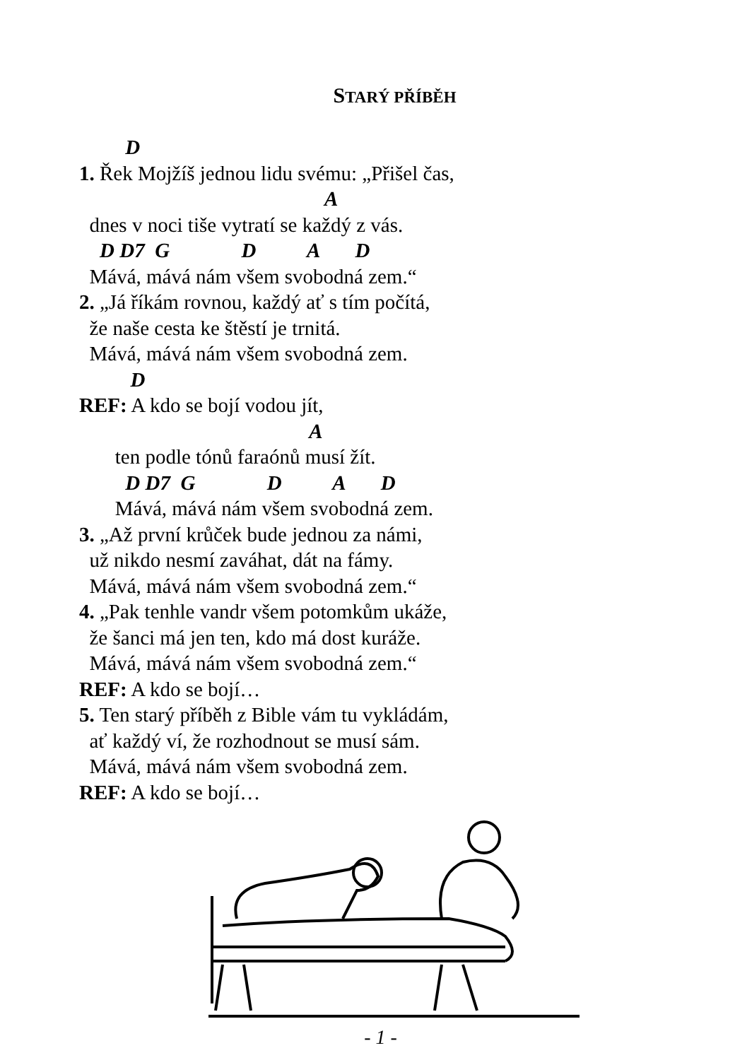STARÝ PŘÍBĚH
D
1. Řek Mojžíš jednou lidu svému: „Přišel čas,
A
dnes v noci tiše vytratí se každý z vás.
D D7 G D A D
Mává, mává nám všem svobodná zem.“
2. „Já říkám rovnou, každý ať s tím počítá,
že naše cesta ke štěstí je trnitá.
Mává, mává nám všem svobodná zem.
D
REF: A kdo se bojí vodou jít,
A
ten podle tónů faraónů musí žít.
D D7 G D A D
Mává, mává nám všem svobodná zem.
3. „Až první krůček bude jednou za námi,
už nikdo nesmí zaváhat, dát na fámy.
Mává, mává nám všem svobodná zem.“
4. „Pak tenhle vandr všem potomkům ukáže,
že šanci má jen ten, kdo má dost kuráže.
Mává, mává nám všem svobodná zem.“
REF: A kdo se bojí…
5. Ten starý příběh z Bible vám tu vykládám,
ať každý ví, že rozhodnout se musí sám.
Mává, mává nám všem svobodná zem.
REF: A kdo se bojí…
- 1 -